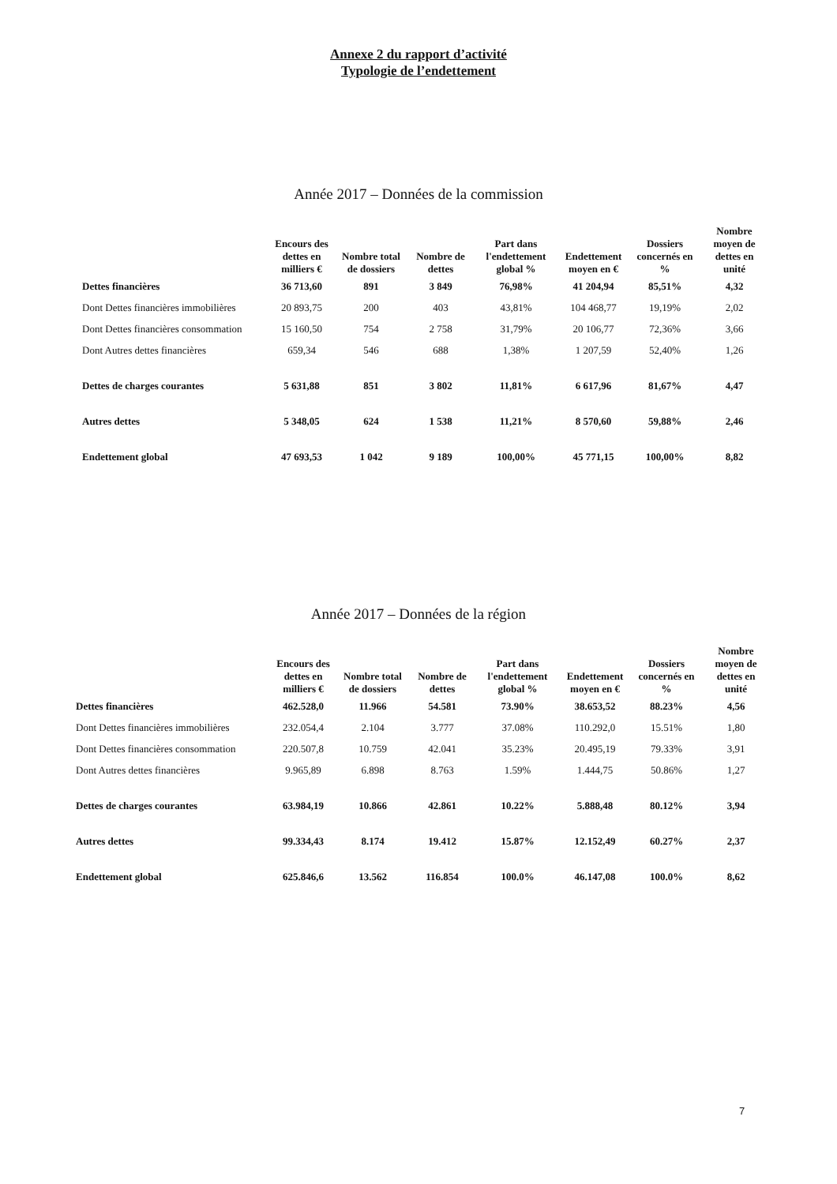Annexe 2 du rapport d’activité
Typologie de l’endettement
Année 2017 – Données de la commission
| | Encours des dettes en milliers € | Nombre total de dossiers | Nombre de dettes | Part dans l'endettement global % | Endettement moyen en € | Dossiers concernés en % | Nombre moyen de dettes en unité |
| --- | --- | --- | --- | --- | --- | --- | --- |
| Dettes financières | 36 713,60 | 891 | 3 849 | 76,98% | 41 204,94 | 85,51% | 4,32 |
| Dont Dettes financières immobilières | 20 893,75 | 200 | 403 | 43,81% | 104 468,77 | 19,19% | 2,02 |
| Dont Dettes financières consommation | 15 160,50 | 754 | 2 758 | 31,79% | 20 106,77 | 72,36% | 3,66 |
| Dont Autres dettes financières | 659,34 | 546 | 688 | 1,38% | 1 207,59 | 52,40% | 1,26 |
| Dettes de charges courantes | 5 631,88 | 851 | 3 802 | 11,81% | 6 617,96 | 81,67% | 4,47 |
| Autres dettes | 5 348,05 | 624 | 1 538 | 11,21% | 8 570,60 | 59,88% | 2,46 |
| Endettement global | 47 693,53 | 1 042 | 9 189 | 100,00% | 45 771,15 | 100,00% | 8,82 |
Année 2017 – Données de la région
| | Encours des dettes en milliers € | Nombre total de dossiers | Nombre de dettes | Part dans l'endettement global % | Endettement moyen en € | Dossiers concernés en % | Nombre moyen de dettes en unité |
| --- | --- | --- | --- | --- | --- | --- | --- |
| Dettes financières | 462.528,0 | 11.966 | 54.581 | 73.90% | 38.653,52 | 88.23% | 4,56 |
| Dont Dettes financières immobilières | 232.054,4 | 2.104 | 3.777 | 37.08% | 110.292,0 | 15.51% | 1,80 |
| Dont Dettes financières consommation | 220.507,8 | 10.759 | 42.041 | 35.23% | 20.495,19 | 79.33% | 3,91 |
| Dont Autres dettes financières | 9.965,89 | 6.898 | 8.763 | 1.59% | 1.444,75 | 50.86% | 1,27 |
| Dettes de charges courantes | 63.984,19 | 10.866 | 42.861 | 10.22% | 5.888,48 | 80.12% | 3,94 |
| Autres dettes | 99.334,43 | 8.174 | 19.412 | 15.87% | 12.152,49 | 60.27% | 2,37 |
| Endettement global | 625.846,6 | 13.562 | 116.854 | 100.0% | 46.147,08 | 100.0% | 8,62 |
7